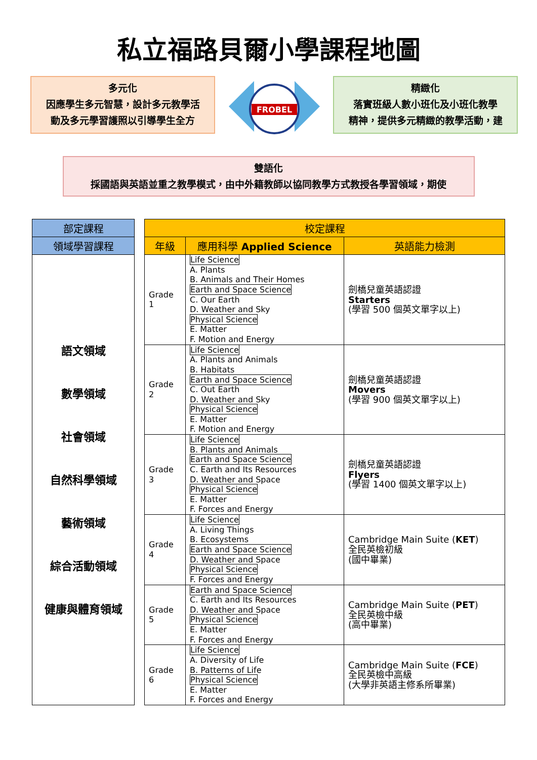私立福路貝爾小學課程地圖
多元化
因應學生多元智慧，設計多元教學活
動及多元學習護照以引導學生全方
FROBEL
精緻化
落實班級人數小班化及小班化教學
精神，提供多元精緻的教學活動，建
雙語化
採國語與英語並重之教學模式，由中外籍教師以協同教學方式教授各學習領域，期使
| 部定課程 |
| --- |
| 領域學習課程 |
| 語文領域 數學領域 社會領域 自然科學領域 藝術領域 綜合活動領域 健康與體育領域 |
| 校定課程 | | |
| --- | --- | --- |
| 年級 | 應用科學 Applied Science | 英語能力檢測 |
| Grade 1 | Life Science A. Plants B. Animals and Their Homes Earth and Space Science C. Our Earth D. Weather and Sky Physical Science E. Matter F. Motion and Energy | 劍橋兒童英語認證 Starters (學習 500 個英文單字以上) |
| Grade 2 | Life Science A. Plants and Animals B. Habitats Earth and Space Science C. Out Earth D. Weather and Sky Physical Science E. Matter F. Motion and Energy | 劍橋兒童英語認證 Movers (學習 900 個英文單字以上) |
| Grade 3 | Life Science B. Plants and Animals Earth and Space Science C. Earth and Its Resources D. Weather and Space Physical Science E. Matter F. Forces and Energy | 劍橋兒童英語認證 Flyers (學習 1400 個英文單字以上) |
| Grade 4 | Life Science A. Living Things B. Ecosystems Earth and Space Science D. Weather and Space Physical Science F. Forces and Energy | Cambridge Main Suite ( KET ) 全民英檢初級 (國中畢業) |
| Grade 5 | Earth and Space Science C. Earth and Its Resources D. Weather and Space Physical Science E. Matter F. Forces and Energy | Cambridge Main Suite ( PET ) 全民英檢中級 (高中畢業) |
| Grade 6 | Life Science A. Diversity of Life B. Patterns of Life Physical Science E. Matter F. Forces and Energy | Cambridge Main Suite ( FCE ) 全民英檢中高級 (大學非英語主修系所畢業) |